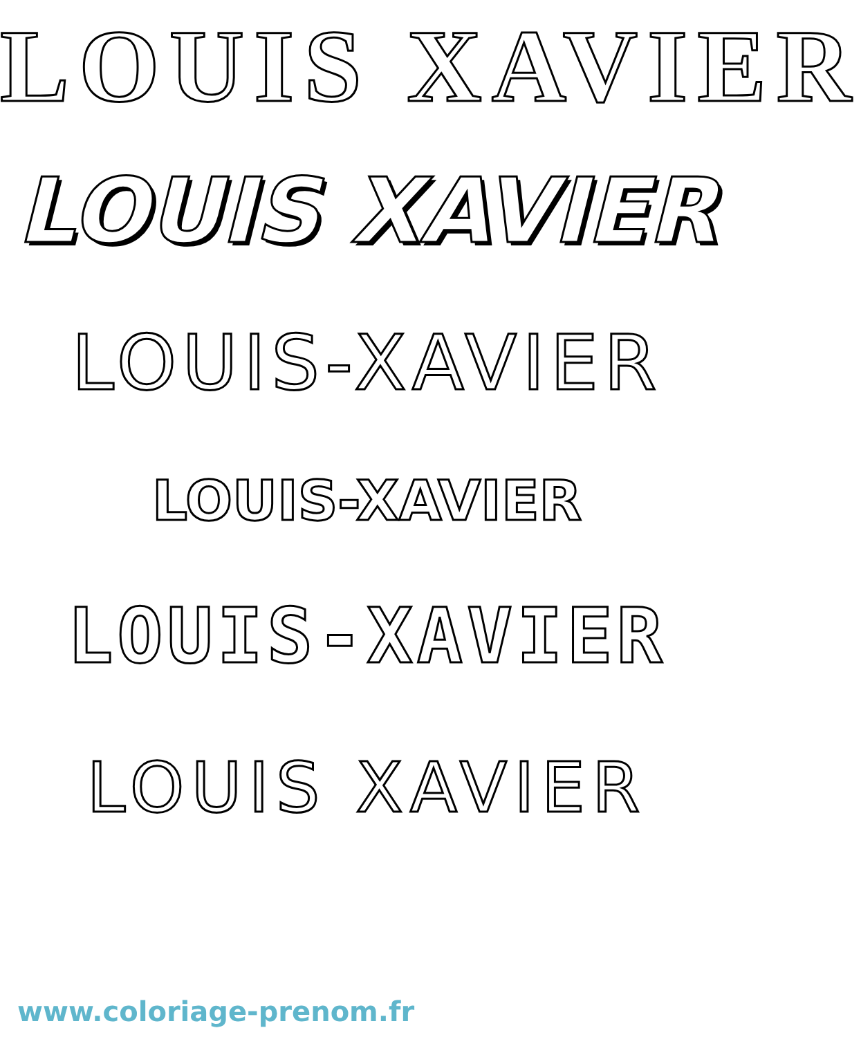LOUIS XAVIER
LOUIS XAVIER
LOUIS-XAVIER
LOUIS-XAVIER
LOUIS-XAVIER
LOUIS XAVIER
www.coloriage-prenom.fr